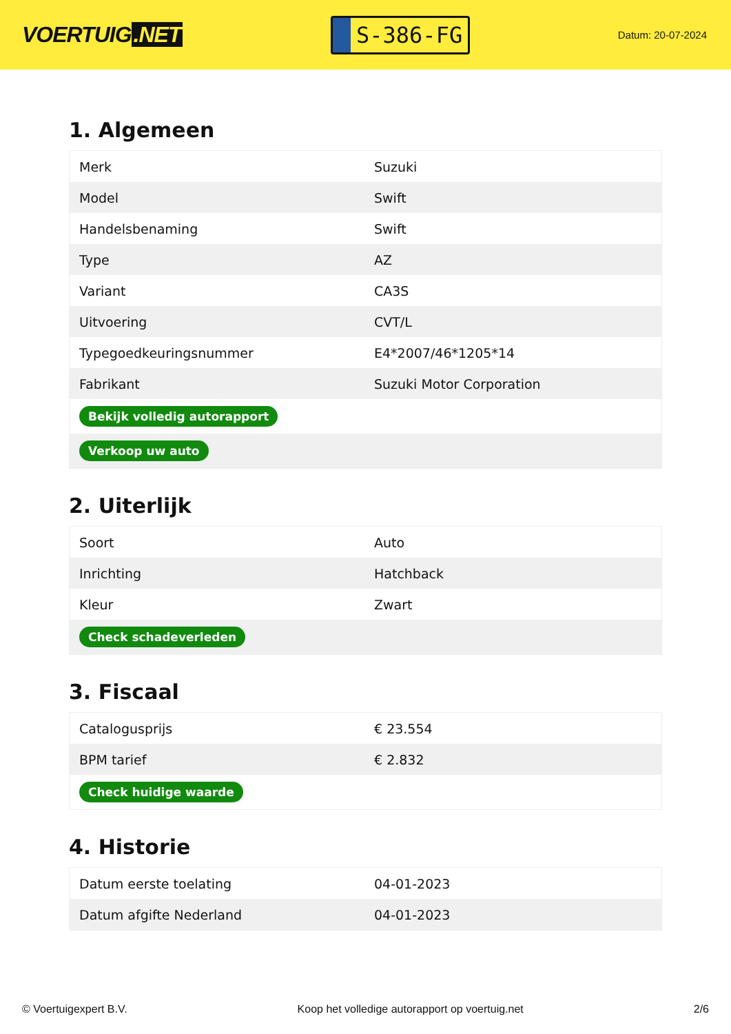VOERTUIG.NET
S-386-FG
Datum: 20-07-2024
1. Algemeen
| Merk | Suzuki |
| Model | Swift |
| Handelsbenaming | Swift |
| Type | AZ |
| Variant | CA3S |
| Uitvoering | CVT/L |
| Typegoedkeuringsnummer | E4*2007/46*1205*14 |
| Fabrikant | Suzuki Motor Corporation |
| Bekijk volledig autorapport | |
| Verkoop uw auto | |
2. Uiterlijk
| Soort | Auto |
| Inrichting | Hatchback |
| Kleur | Zwart |
| Check schadeverleden | |
3. Fiscaal
| Catalogusprijs | € 23.554 |
| BPM tarief | € 2.832 |
| Check huidige waarde | |
4. Historie
| Datum eerste toelating | 04-01-2023 |
| Datum afgifte Nederland | 04-01-2023 |
© Voertuigexpert B.V. Koop het volledige autorapport op voertuig.net 2/6